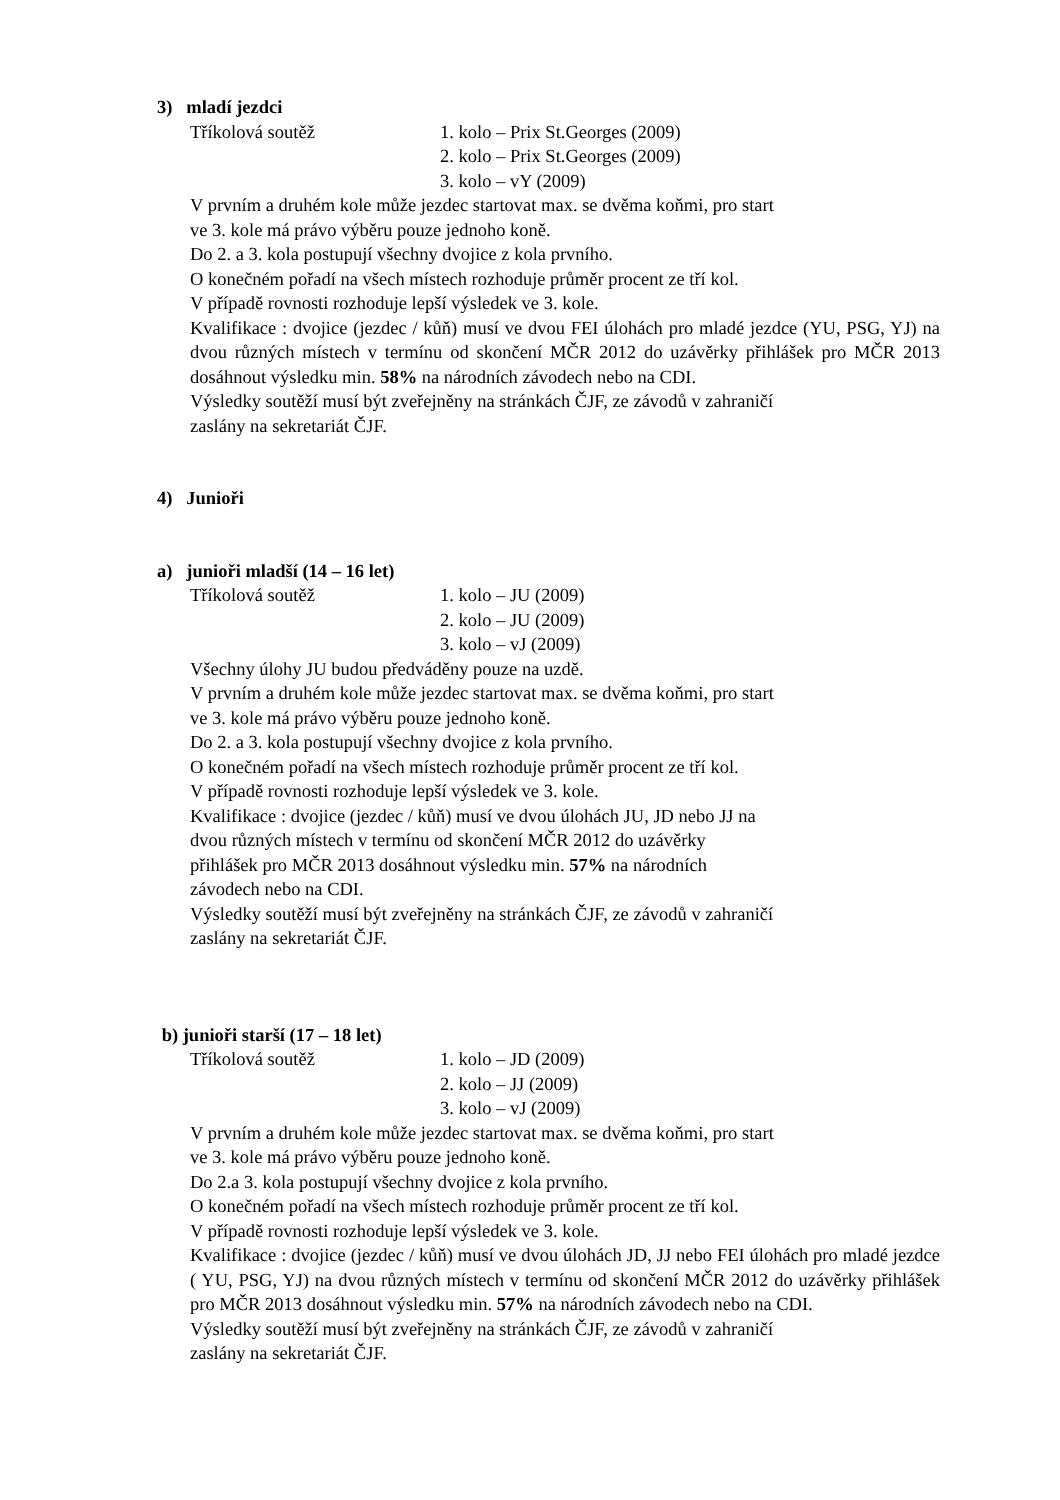3) mladí jezdci
Tříkolová soutěž 1. kolo – Prix St.Georges (2009)
2. kolo – Prix St.Georges (2009)
3. kolo – vY (2009)
V prvním a druhém kole může jezdec startovat max. se dvěma koňmi, pro start
ve 3. kole má právo výběru pouze jednoho koně.
Do 2. a 3. kola postupují všechny dvojice z kola prvního.
O konečném pořadí na všech místech rozhoduje průměr procent ze tří kol.
V případě rovnosti rozhoduje lepší výsledek ve 3. kole.
Kvalifikace : dvojice (jezdec / kůň) musí ve dvou FEI úlohách pro mladé jezdce (YU, PSG, YJ) na dvou různých místech v termínu od skončení MČR 2012 do uzávěrky přihlášek pro MČR 2013 dosáhnout výsledku min. 58% na národních závodech nebo na CDI.
Výsledky soutěží musí být zveřejněny na stránkách ČJF, ze závodů v zahraničí
zaslány na sekretariát ČJF.
4) Junioři
a) junioři mladší (14 – 16 let)
Tříkolová soutěž 1. kolo – JU (2009)
2. kolo – JU (2009)
3. kolo – vJ (2009)
Všechny úlohy JU budou předváděny pouze na uzdě.
V prvním a druhém kole může jezdec startovat max. se dvěma koňmi, pro start
ve 3. kole má právo výběru pouze jednoho koně.
Do 2. a 3. kola postupují všechny dvojice z kola prvního.
O konečném pořadí na všech místech rozhoduje průměr procent ze tří kol.
V případě rovnosti rozhoduje lepší výsledek ve 3. kole.
Kvalifikace : dvojice (jezdec / kůň) musí ve dvou úlohách JU, JD nebo JJ na
dvou různých místech v termínu od skončení MČR 2012 do uzávěrky
přihlášek pro MČR 2013 dosáhnout výsledku min. 57% na národních
závodech nebo na CDI.
Výsledky soutěží musí být zveřejněny na stránkách ČJF, ze závodů v zahraničí
zaslány na sekretariát ČJF.
b) junioři starší (17 – 18 let)
Tříkolová soutěž 1. kolo – JD (2009)
2. kolo – JJ (2009)
3. kolo – vJ (2009)
V prvním a druhém kole může jezdec startovat max. se dvěma koňmi, pro start
ve 3. kole má právo výběru pouze jednoho koně.
Do 2.a 3. kola postupují všechny dvojice z kola prvního.
O konečném pořadí na všech místech rozhoduje průměr procent ze tří kol.
V případě rovnosti rozhoduje lepší výsledek ve 3. kole.
Kvalifikace : dvojice (jezdec / kůň) musí ve dvou úlohách JD, JJ nebo FEI úlohách pro mladé jezdce ( YU, PSG, YJ) na dvou různých místech v termínu od skončení MČR 2012 do uzávěrky přihlášek pro MČR 2013 dosáhnout výsledku min. 57% na národních závodech nebo na CDI.
Výsledky soutěží musí být zveřejněny na stránkách ČJF, ze závodů v zahraničí
zaslány na sekretariát ČJF.